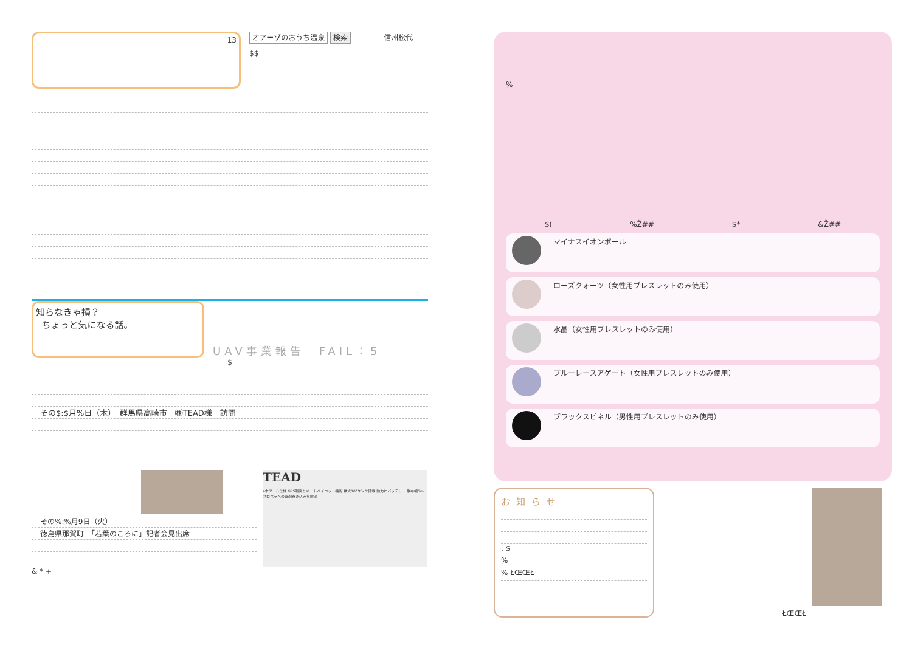13
オアーゾのおうち温泉 検索
$$
信州松代
知らなきゃ損？
ちょっと気になる話。
UAV事業報告　FAIL：5
$
その$:$月%日（木）　群馬県高崎市　㈱TEAD様　訪問
その%:%月9日（火）
徳島県那賀町　「若葉のころに」記者会見出席
TEAD
4本アーム仕様 GPS制御とオートパイロット機能 最大10ℓタンク搭載 動力にバッテリー 散布幅5m プロペラへの薬剤巻き込みを解消
& * +
%
$(%Ž## $* &Ž##
マイナスイオンボール
ローズクォーツ（女性用ブレスレットのみ使用）
水晶（女性用ブレスレットのみ使用）
ブルーレースアゲート（女性用ブレスレットのみ使用）
ブラックスピネル（男性用ブレスレットのみ使用）
お知らせ
, $
%
% ŁŒŒŁ
ŁŒŒŁ